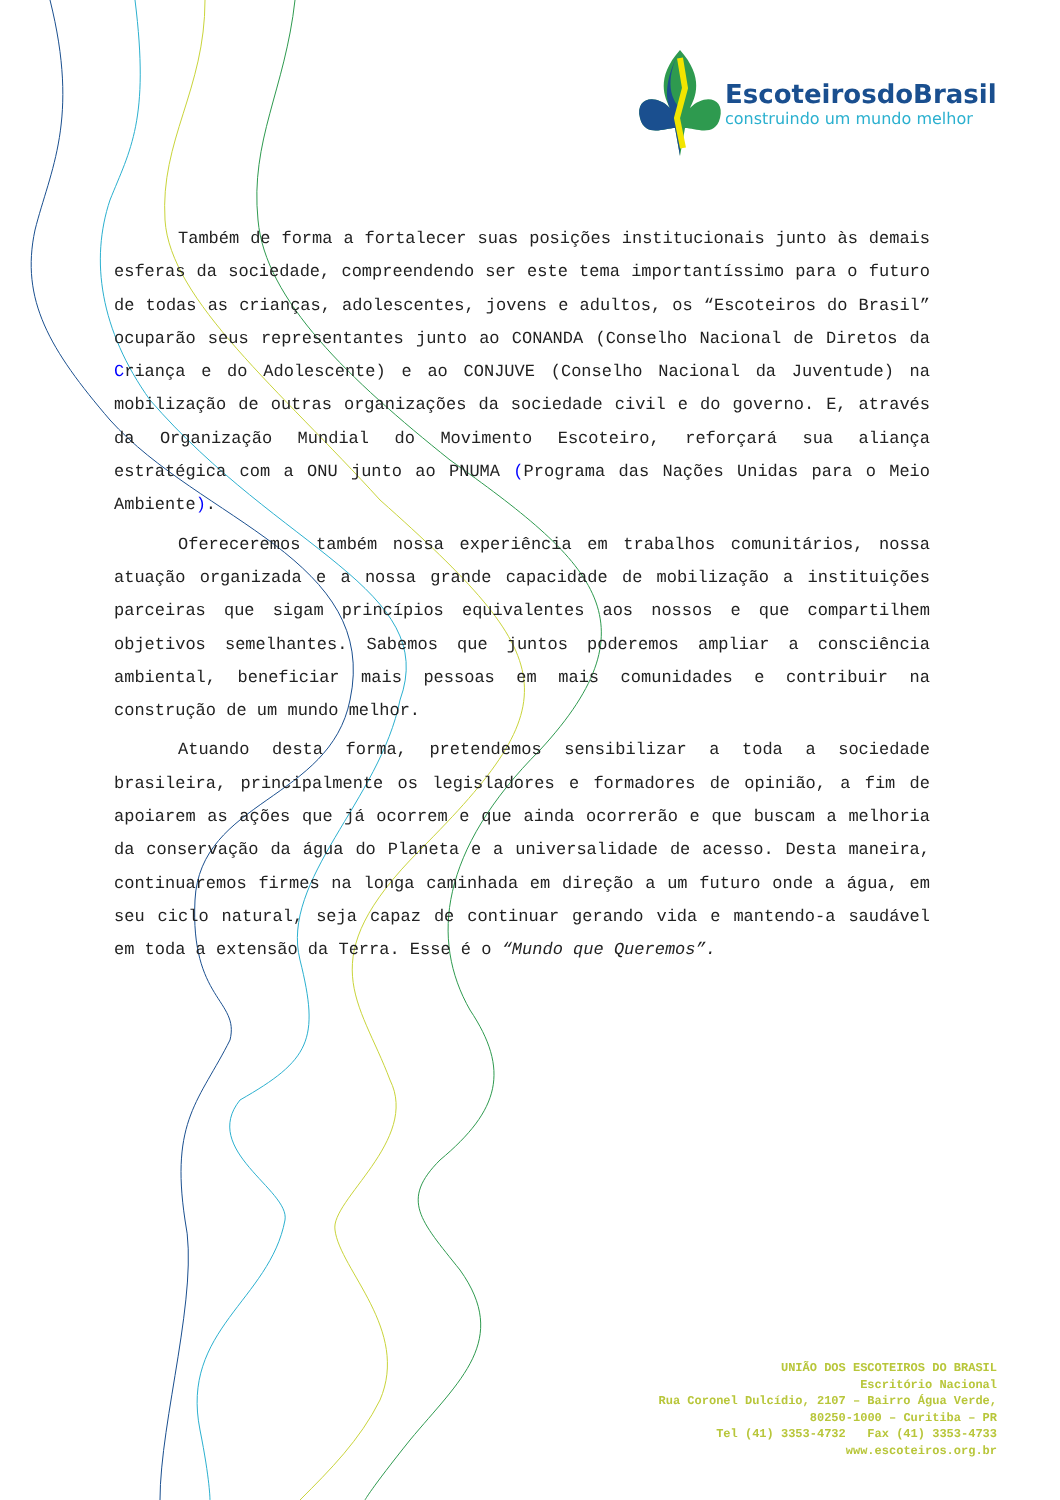EscoteirosdoBrasil
construindo um mundo melhor
Também de forma a fortalecer suas posições institucionais junto às demais esferas da sociedade, compreendendo ser este tema importantíssimo para o futuro de todas as crianças, adolescentes, jovens e adultos, os “Escoteiros do Brasil” ocuparão seus representantes junto ao CONANDA (Conselho Nacional de Diretos da Criança e do Adolescente) e ao CONJUVE (Conselho Nacional da Juventude) na mobilização de outras organizações da sociedade civil e do governo. E, através da Organização Mundial do Movimento Escoteiro, reforçará sua aliança estratégica com a ONU junto ao PNUMA (Programa das Nações Unidas para o Meio Ambiente).
Ofereceremos também nossa experiência em trabalhos comunitários, nossa atuação organizada e a nossa grande capacidade de mobilização a instituições parceiras que sigam princípios equivalentes aos nossos e que compartilhem objetivos semelhantes. Sabemos que juntos poderemos ampliar a consciência ambiental, beneficiar mais pessoas em mais comunidades e contribuir na construção de um mundo melhor.
Atuando desta forma, pretendemos sensibilizar a toda a sociedade brasileira, principalmente os legisladores e formadores de opinião, a fim de apoiarem as ações que já ocorrem e que ainda ocorrerão e que buscam a melhoria da conservação da água do Planeta e a universalidade de acesso. Desta maneira, continuaremos firmes na longa caminhada em direção a um futuro onde a água, em seu ciclo natural, seja capaz de continuar gerando vida e mantendo-a saudável em toda a extensão da Terra. Esse é o “Mundo que Queremos”.
UNIÃO DOS ESCOTEIROS DO BRASIL
Escritório Nacional
Rua Coronel Dulcídio, 2107 – Bairro Água Verde,
80250-1000 – Curitiba – PR
Tel (41) 3353-4732 Fax (41) 3353-4733
www.escoteiros.org.br